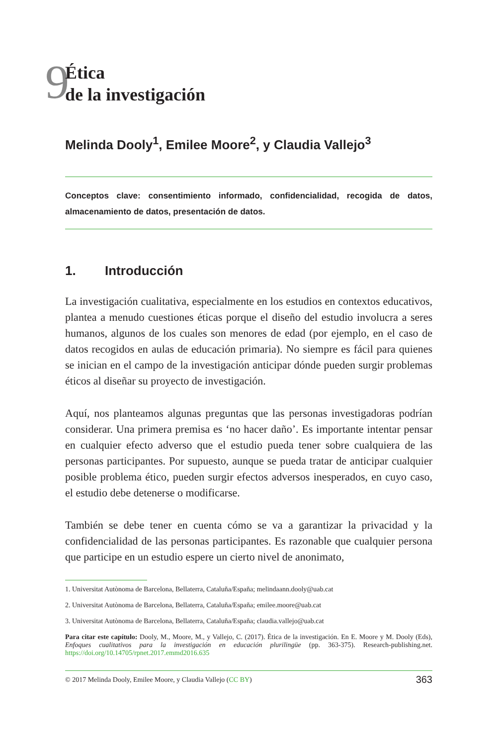9
Ética
de la investigación
Melinda Dooly<sup>1</sup>, Emilee Moore<sup>2</sup>, y Claudia Vallejo<sup>3</sup>
Conceptos clave: consentimiento informado, confidencialidad, recogida de datos, almacenamiento de datos, presentación de datos.
1. Introducción
La investigación cualitativa, especialmente en los estudios en contextos educativos, plantea a menudo cuestiones éticas porque el diseño del estudio involucra a seres humanos, algunos de los cuales son menores de edad (por ejemplo, en el caso de datos recogidos en aulas de educación primaria). No siempre es fácil para quienes se inician en el campo de la investigación anticipar dónde pueden surgir problemas éticos al diseñar su proyecto de investigación.
Aquí, nos planteamos algunas preguntas que las personas investigadoras podrían considerar. Una primera premisa es ‘no hacer daño’. Es importante intentar pensar en cualquier efecto adverso que el estudio pueda tener sobre cualquiera de las personas participantes. Por supuesto, aunque se pueda tratar de anticipar cualquier posible problema ético, pueden surgir efectos adversos inesperados, en cuyo caso, el estudio debe detenerse o modificarse.
También se debe tener en cuenta cómo se va a garantizar la privacidad y la confidencialidad de las personas participantes. Es razonable que cualquier persona que participe en un estudio espere un cierto nivel de anonimato,
1. Universitat Autònoma de Barcelona, Bellaterra, Cataluña/España; melindaann.dooly@uab.cat
2. Universitat Autònoma de Barcelona, Bellaterra, Cataluña/España; emilee.moore@uab.cat
3. Universitat Autònoma de Barcelona, Bellaterra, Cataluña/España; claudia.vallejo@uab.cat
Para citar este capítulo: Dooly, M., Moore, M., y Vallejo, C. (2017). Ética de la investigación. En E. Moore y M. Dooly (Eds), Enfoques cualitativos para la investigación en educación plurilingüe (pp. 363-375). Research-publishing.net. https://doi.org/10.14705/rpnet.2017.emmd2016.635
© 2017 Melinda Dooly, Emilee Moore, y Claudia Vallejo (CC BY) 363